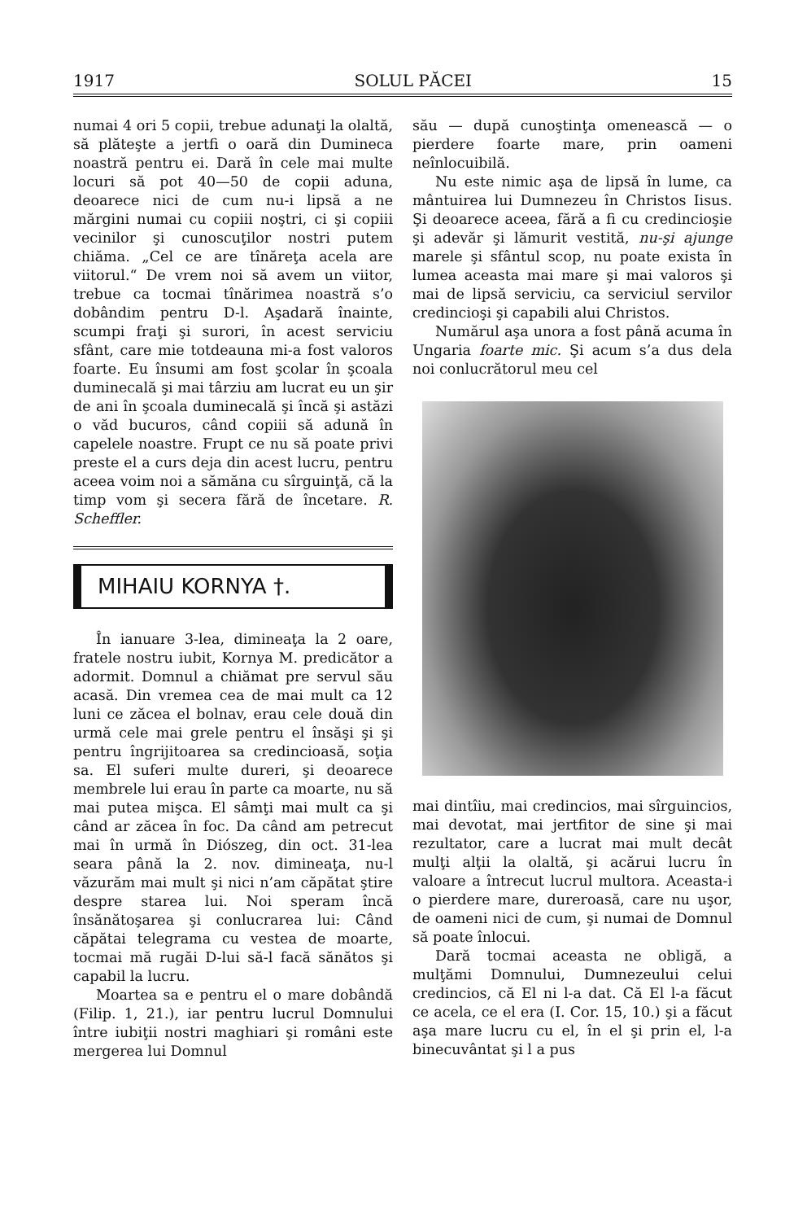1917 SOLUL PĂCEI 15
numai 4 ori 5 copii, trebue adunaţi la olaltă, să plăteşte a jertfi o oară din Dumineca noastră pentru ei. Dară în cele mai multe locuri să pot 40—50 de copii aduna, deoarece nici de cum nu-i lipsă a ne mărgini numai cu copiii noştri, ci şi copiii vecinilor şi cunoscuţilor nostri putem chiăma. „Cel ce are tînăreţa acela are viitorul.“ De vrem noi să avem un viitor, trebue ca tocmai tînărimea noastră s’o dobândim pentru D-l. Aşadară înainte, scumpi fraţi şi surori, în acest serviciu sfânt, care mie totdeauna mi-a fost valoros foarte. Eu însumi am fost şcolar în şcoala duminecală şi mai târziu am lucrat eu un şir de ani în şcoala duminecală şi încă şi astăzi o văd bucuros, când copiii să adună în capelele noastre. Frupt ce nu să poate privi preste el a curs deja din acest lucru, pentru aceea voim noi a sămăna cu sîrguinţă, că la timp vom şi secera fără de încetare. R. Scheffler.
MIHAIU KORNYA †.
În ianuare 3-lea, dimineaţa la 2 oare, fratele nostru iubit, Kornya M. predicător a adormit. Domnul a chiămat pre servul său acasă. Din vremea cea de mai mult ca 12 luni ce zăcea el bolnav, erau cele două din urmă cele mai grele pentru el însăşi şi şi pentru îngrijitoarea sa credincioasă, soţia sa. El suferi multe dureri, şi deoarece membrele lui erau în parte ca moarte, nu să mai putea mişca. El sâmţi mai mult ca şi când ar zăcea în foc. Da când am petrecut mai în urmă în Diószeg, din oct. 31-lea seara până la 2. nov. dimineaţa, nu-l văzurăm mai mult şi nici n’am căpătat ştire despre starea lui. Noi speram încă însănătoşarea şi conlucrarea lui: Când căpătai telegrama cu vestea de moarte, tocmai mă rugăi D-lui să-l facă sănătos şi capabil la lucru.
Moartea sa e pentru el o mare dobândă (Filip. 1, 21.), iar pentru lucrul Domnului între iubiţii nostri maghiari şi români este mergerea lui Domnul
său — după cunoştinţa omenească — o pierdere foarte mare, prin oameni neînlocuibilă.
Nu este nimic aşa de lipsă în lume, ca mântuirea lui Dumnezeu în Christos Iisus. Şi deoarece aceea, fără a fi cu credincioşie şi adevăr şi lămurit vestită, nu-şi ajunge marele şi sfântul scop, nu poate exista în lumea aceasta mai mare şi mai valoros şi mai de lipsă serviciu, ca serviciul servilor credincioşi şi capabili alui Christos.
Numărul aşa unora a fost până acuma în Ungaria foarte mic. Şi acum s’a dus dela noi conlucrătorul meu cel
mai dintîiu, mai credincios, mai sîrguincios, mai devotat, mai jertfitor de sine şi mai rezultator, care a lucrat mai mult decât mulţi alţii la olaltă, şi acărui lucru în valoare a întrecut lucrul multora. Aceasta-i o pierdere mare, dureroasă, care nu uşor, de oameni nici de cum, şi numai de Domnul să poate înlocui.
Dară tocmai aceasta ne obligă, a mulţămi Domnului, Dumnezeului celui credincios, că El ni l-a dat. Că El l-a făcut ce acela, ce el era (I. Cor. 15, 10.) şi a făcut aşa mare lucru cu el, în el şi prin el, l-a binecuvântat şi l a pus